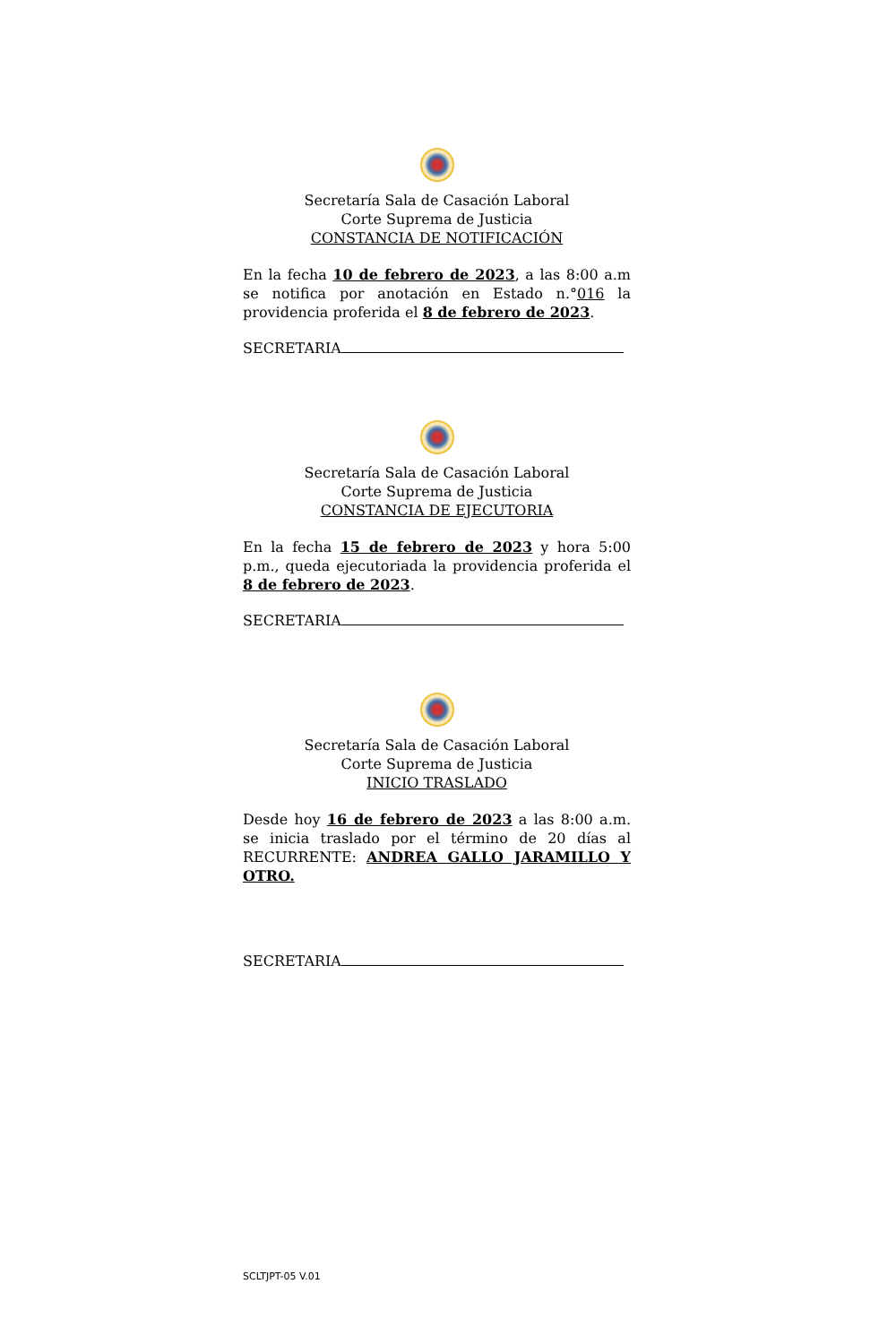Secretaría Sala de Casación Laboral
Corte Suprema de Justicia
CONSTANCIA DE NOTIFICACIÓN
En la fecha 10 de febrero de 2023, a las 8:00 a.m se notifica por anotación en Estado n.°016 la providencia proferida el 8 de febrero de 2023.
SECRETARIA
Secretaría Sala de Casación Laboral
Corte Suprema de Justicia
CONSTANCIA DE EJECUTORIA
En la fecha 15 de febrero de 2023 y hora 5:00 p.m., queda ejecutoriada la providencia proferida el 8 de febrero de 2023.
SECRETARIA
Secretaría Sala de Casación Laboral
Corte Suprema de Justicia
INICIO TRASLADO
Desde hoy 16 de febrero de 2023 a las 8:00 a.m. se inicia traslado por el término de 20 días al RECURRENTE: ANDREA GALLO JARAMILLO Y OTRO.
SECRETARIA
SCLTJPT-05 V.01